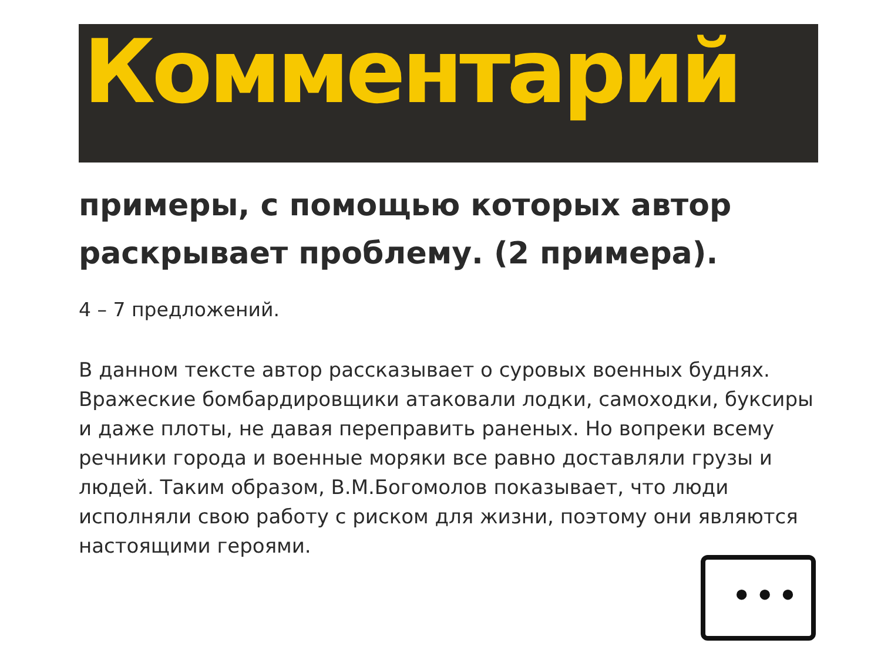Комментарий
примеры, с помощью которых автор раскрывает проблему. (2 примера).
4 – 7 предложений.
В данном тексте автор рассказывает о суровых военных буднях. Вражеские бомбардировщики атаковали лодки, самоходки, буксиры и даже плоты, не давая переправить раненых. Но вопреки всему речники города и военные моряки все равно доставляли грузы и людей. Таким образом, В.М.Богомолов показывает, что люди исполняли свою работу с риском для жизни, поэтому они являются настоящими героями.
•••